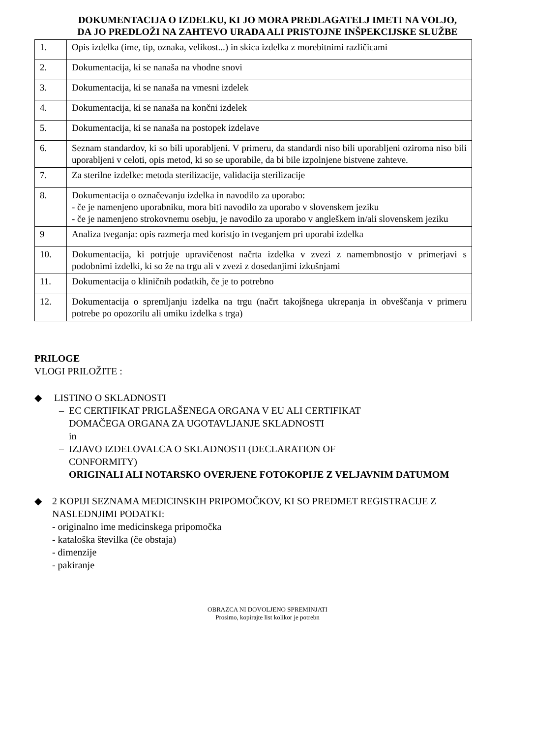DOKUMENTACIJA O IZDELKU, KI JO MORA PREDLAGATELJ IMETI NA VOLJO,
DA JO PREDLOŽI NA ZAHTEVO URADA ALI PRISTOJNE INŠPEKCIJSKE SLUŽBE
| 1. | Opis izdelka (ime, tip, oznaka, velikost...) in skica izdelka z morebitnimi različicami |
| 2. | Dokumentacija, ki se nanaša na vhodne snovi |
| 3. | Dokumentacija, ki se nanaša na vmesni izdelek |
| 4. | Dokumentacija, ki se nanaša na končni izdelek |
| 5. | Dokumentacija, ki se nanaša na postopek izdelave |
| 6. | Seznam standardov, ki so bili uporabljeni. V primeru, da standardi niso bili uporabljeni oziroma niso bili uporabljeni v celoti, opis metod, ki so se uporabile, da bi bile izpolnjene bistvene zahteve. |
| 7. | Za sterilne izdelke: metoda sterilizacije, validacija sterilizacije |
| 8. | Dokumentacija o označevanju izdelka in navodilo za uporabo: - če je namenjeno uporabniku, mora biti navodilo za uporabo v slovenskem jeziku - če je namenjeno strokovnemu osebju, je navodilo za uporabo v angleškem in/ali slovenskem jeziku |
| 9 | Analiza tveganja: opis razmerja med koristjo in tveganjem pri uporabi izdelka |
| 10. | Dokumentacija, ki potrjuje upravičenost načrta izdelka v zvezi z namembnostjo v primerjavi s podobnimi izdelki, ki so že na trgu ali v zvezi z dosedanjimi izkušnjami |
| 11. | Dokumentacija o kliničnih podatkih, če je to potrebno |
| 12. | Dokumentacija o spremljanju izdelka na trgu (načrt takojšnega ukrepanja in obveščanja v primeru potrebe po opozorilu ali umiku izdelka s trga) |
PRILOGE
VLOGI PRILOŽITE :
◆ LISTINO O SKLADNOSTI
– EC CERTIFIKAT PRIGLAŠENEGA ORGANA V EU ALI CERTIFIKAT
DOMAČEGA ORGANA ZA UGOTAVLJANJE SKLADNOSTI
in
– IZJAVO IZDELOVALCA O SKLADNOSTI (DECLARATION OF
CONFORMITY)
ORIGINALI ALI NOTARSKO OVERJENE FOTOKOPIJE Z VELJAVNIM DATUMOM
◆ 2 KOPIJI SEZNAMA MEDICINSKIH PRIPOMOČKOV, KI SO PREDMET REGISTRACIJE Z NASLEDNJIMI PODATKI:
- originalno ime medicinskega pripomočka
- kataloška številka (če obstaja)
- dimenzije
- pakiranje
OBRAZCA NI DOVOLJENO SPREMINJATI
Prosimo, kopirajte list kolikor je potrebn